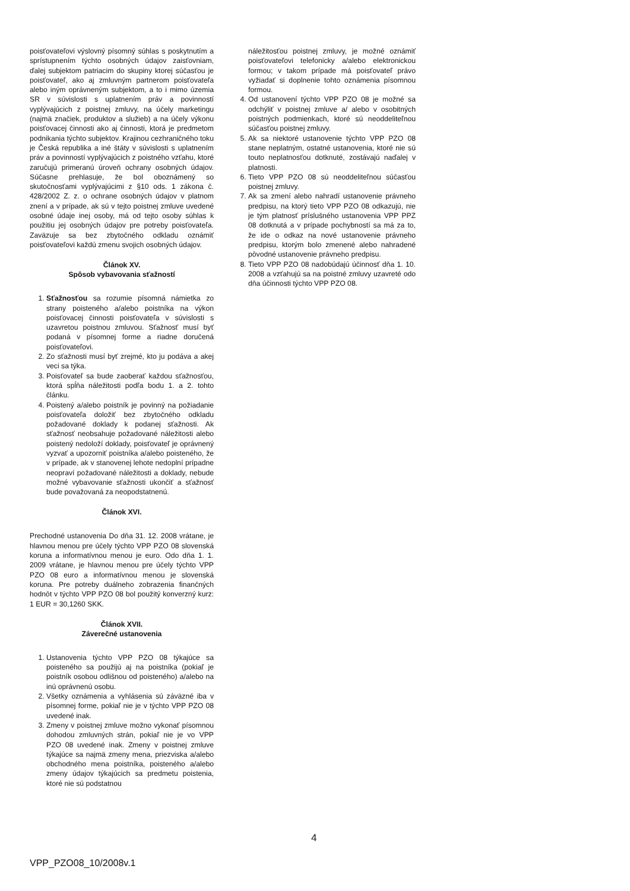poisťovateľovi výslovný písomný súhlas s poskytnutím a sprístupnením týchto osobných údajov zaisťovniam, ďalej subjektom patriacim do skupiny ktorej súčasťou je poisťovateľ, ako aj zmluvným partnerom poisťovateľa alebo iným oprávneným subjektom, a to i mimo územia SR v súvislosti s uplatnením práv a povinností vyplývajúcich z poistnej zmluvy, na účely marketingu (najmä značiek, produktov a služieb) a na účely výkonu poisťovacej činnosti ako aj činnosti, ktorá je predmetom podnikania týchto subjektov. Krajinou cezhraničného toku je Česká republika a iné štáty v súvislosti s uplatnením práv a povinností vyplývajúcich z poistného vzťahu, ktoré zaručujú primeranú úroveň ochrany osobných údajov. Súčasne prehlasuje, že bol oboznámený so skutočnosťami vyplývajúcimi z §10 ods. 1 zákona č. 428/2002 Z. z. o ochrane osobných údajov v platnom znení a v prípade, ak sú v tejto poistnej zmluve uvedené osobné údaje inej osoby, má od tejto osoby súhlas k použitiu jej osobných údajov pre potreby poisťovateľa. Zaväzuje sa bez zbytočného odkladu oznámiť poisťovateľovi každú zmenu svojich osobných údajov.
Článok XV.
Spôsob vybavovania sťažností
1. Sťažnosťou sa rozumie písomná námietka zo strany poisteného a/alebo poistníka na výkon poisťovacej činnosti poisťovateľa v súvislosti s uzavretou poistnou zmluvou. Sťažnosť musí byť podaná v písomnej forme a riadne doručená poisťovateľovi.
2. Zo sťažnosti musí byť zrejmé, kto ju podáva a akej veci sa týka.
3. Poisťovateľ sa bude zaoberať každou sťažnosťou, ktorá spĺňa náležitosti podľa bodu 1. a 2. tohto článku.
4. Poistený a/alebo poistník je povinný na požiadanie poisťovateľa doložiť bez zbytočného odkladu požadované doklady k podanej sťažnosti. Ak sťažnosť neobsahuje požadované náležitosti alebo poistený nedoloží doklady, poisťovateľ je oprávnený vyzvať a upozorniť poistníka a/alebo poisteného, že v prípade, ak v stanovenej lehote nedoplní prípadne neopraví požadované náležitosti a doklady, nebude možné vybavovanie sťažnosti ukončiť a sťažnosť bude považovaná za neopodstatnenú.
Článok XVI.
Prechodné ustanovenia Do dňa 31. 12. 2008 vrátane, je hlavnou menou pre účely týchto VPP PZO 08 slovenská koruna a informatívnou menou je euro. Odo dňa 1. 1. 2009 vrátane, je hlavnou menou pre účely týchto VPP PZO 08 euro a informatívnou menou je slovenská koruna. Pre potreby duálneho zobrazenia finančných hodnôt v týchto VPP PZO 08 bol použitý konverzný kurz: 1 EUR = 30,1260 SKK.
Článok XVII.
Záverečné ustanovenia
1. Ustanovenia týchto VPP PZO 08 týkajúce sa poisteného sa použijú aj na poistníka (pokiaľ je poistník osobou odlišnou od poisteného) a/alebo na inú oprávnenú osobu.
2. Všetky oznámenia a vyhlásenia sú záväzné iba v písomnej forme, pokiaľ nie je v týchto VPP PZO 08 uvedené inak.
3. Zmeny v poistnej zmluve možno vykonať písomnou dohodou zmluvných strán, pokiaľ nie je vo VPP PZO 08 uvedené inak. Zmeny v poistnej zmluve týkajúce sa najmä zmeny mena, priezviska a/alebo obchodného mena poistníka, poisteného a/alebo zmeny údajov týkajúcich sa predmetu poistenia, ktoré nie sú podstatnou
náležitosťou poistnej zmluvy, je možné oznámiť poisťovateľovi telefonicky a/alebo elektronickou formou; v takom prípade má poisťovateľ právo vyžiadať si doplnenie tohto oznámenia písomnou formou.
4. Od ustanovení týchto VPP PZO 08 je možné sa odchýliť v poistnej zmluve a/ alebo v osobitných poistných podmienkach, ktoré sú neoddeliteľnou súčasťou poistnej zmluvy.
5. Ak sa niektoré ustanovenie týchto VPP PZO 08 stane neplatným, ostatné ustanovenia, ktoré nie sú touto neplatnosťou dotknuté, zostávajú naďalej v platnosti.
6. Tieto VPP PZO 08 sú neoddeliteľnou súčasťou poistnej zmluvy.
7. Ak sa zmení alebo nahradí ustanovenie právneho predpisu, na ktorý tieto VPP PZO 08 odkazujú, nie je tým platnosť príslušného ustanovenia VPP PPZ 08 dotknutá a v prípade pochybností sa má za to, že ide o odkaz na nové ustanovenie právneho predpisu, ktorým bolo zmenené alebo nahradené pôvodné ustanovenie právneho predpisu.
8. Tieto VPP PZO 08 nadobúdajú účinnosť dňa 1. 10. 2008 a vzťahujú sa na poistné zmluvy uzavreté odo dňa účinnosti týchto VPP PZO 08.
4
VPP_PZO08_10/2008v.1